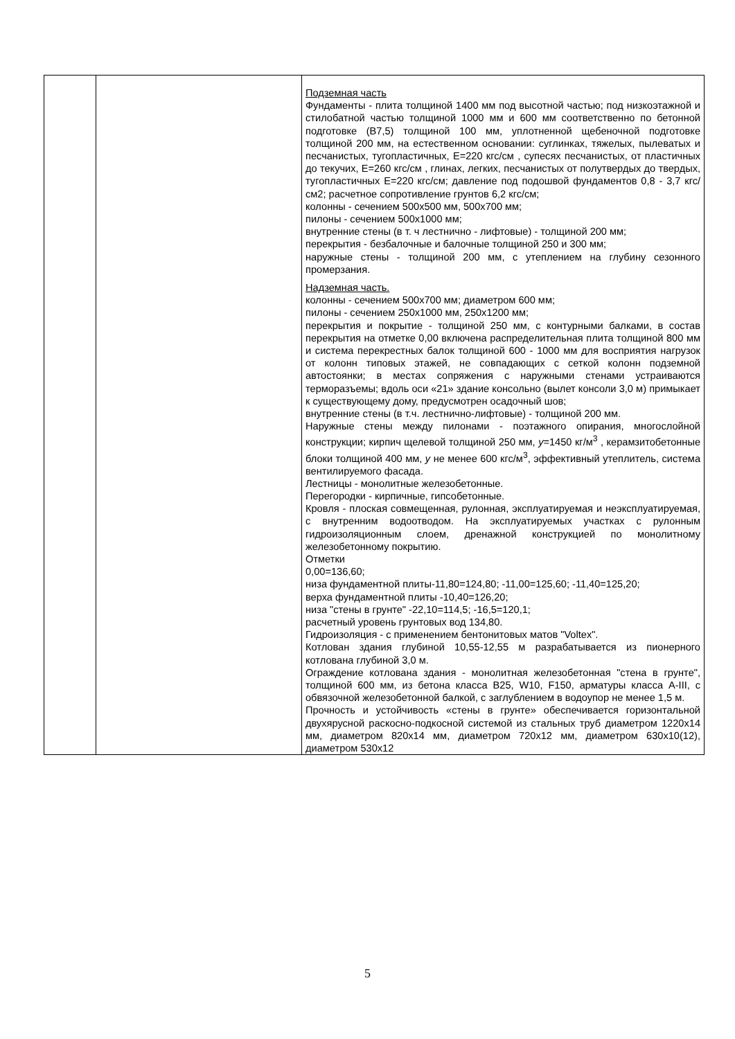| | | Подземная часть Фундаменты - плита толщиной 1400 мм под высотной частью; под низкоэтажной и стилобатной частью толщиной 1000 мм и 600 мм соответственно по бетонной подготовке (В7,5) толщиной 100 мм, уплотненной щебеночной подготовке толщиной 200 мм, на естественном основании: суглинках, тяжелых, пылеватых и песчанистых, тугопластичных, Е=220 кгс/см , супесях песчанистых, от пластичных до текучих, Е=260 кгс/см , глинах, легких, песчанистых от полутвердых до твердых, тугопластичных Е=220 кгс/см; давление под подошвой фундаментов 0,8 - 3,7 кгс/см2; расчетное сопротивление грунтов 6,2 кгс/см; колонны - сечением 500х500 мм, 500х700 мм; пилоны - сечением 500х1000 мм; внутренние стены (в т. ч лестнично - лифтовые) - толщиной 200 мм; перекрытия - безбалочные и балочные толщиной 250 и 300 мм; наружные стены - толщиной 200 мм, с утеплением на глубину сезонного промерзания. Надземная часть. колонны - сечением 500х700 мм; диаметром 600 мм; пилоны - сечением 250х1000 мм, 250х1200 мм; перекрытия и покрытие - толщиной 250 мм, с контурными балками, в состав перекрытия на отметке 0,00 включена распределительная плита толщиной 800 мм и система перекрестных балок толщиной 600 - 1000 мм для восприятия нагрузок от колонн типовых этажей, не совпадающих с сеткой колонн подземной автостоянки; в местах сопряжения с наружными стенами устраиваются терморазъемы; вдоль оси «21» здание консольно (вылет консоли 3,0 м) примыкает к существующему дому, предусмотрен осадочный шов; внутренние стены (в т.ч. лестнично-лифтовые) - толщиной 200 мм. Наружные стены между пилонами - поэтажного опирания, многослойной конструкции; кирпич щелевой толщиной 250 мм, у =1450 кг/м<sup>3</sup> , керамзитобетонные блоки толщиной 400 мм, у не менее 600 кгс/м<sup>3</sup>, эффективный утеплитель, система вентилируемого фасада. Лестницы - монолитные железобетонные. Перегородки - кирпичные, гипсобетонные. Кровля - плоская совмещенная, рулонная, эксплуатируемая и неэксплуатируемая, с внутренним водоотводом. На эксплуатируемых участках с рулонным гидроизоляционным слоем, дренажной конструкцией по монолитному железобетонному покрытию. Отметки 0,00=136,60; низа фундаментной плиты-11,80=124,80; -11,00=125,60; -11,40=125,20; верха фундаментной плиты -10,40=126,20; низа "стены в грунте" -22,10=114,5; -16,5=120,1; расчетный уровень грунтовых вод 134,80. Гидроизоляция - с применением бентонитовых матов "Voltex". Котлован здания глубиной 10,55-12,55 м разрабатывается из пионерного котлована глубиной 3,0 м. Ограждение котлована здания - монолитная железобетонная "стена в грунте", толщиной 600 мм, из бетона класса В25, W10, F150, арматуры класса А-III, с обвязочной железобетонной балкой, с заглублением в водоупор не менее 1,5 м. Прочность и устойчивость «стены в грунте» обеспечивается горизонтальной двухярусной раскосно-подкосной системой из стальных труб диаметром 1220х14 мм, диаметром 820х14 мм, диаметром 720х12 мм, диаметром 630х10(12), диаметром 530х12 |
5